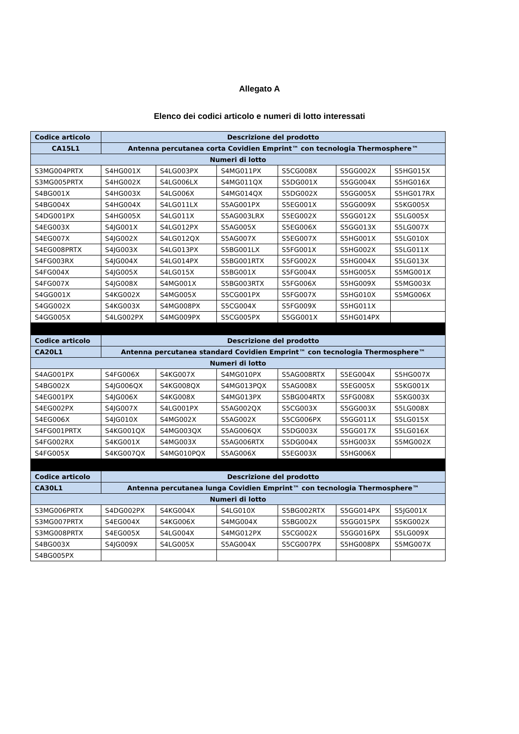Allegato A
Elenco dei codici articolo e numeri di lotto interessati
| Codice articolo | Descrizione del prodotto | | | | | |
| --- | --- | --- | --- | --- | --- | --- |
| CA15L1 | Antenna percutanea corta Covidien Emprint™ con tecnologia Thermosphere™ | | | | | |
| Numeri di lotto | | | | | | |
| S3MG004PRTX | S4HG001X | S4LG003PX | S4MG011PX | S5CG008X | S5GG002X | S5HG015X |
| S3MG005PRTX | S4HG002X | S4LG006LX | S4MG011QX | S5DG001X | S5GG004X | S5HG016X |
| S4BG001X | S4HG003X | S4LG006X | S4MG014QX | S5DG002X | S5GG005X | S5HG017RX |
| S4BG004X | S4HG004X | S4LG011LX | S5AG001PX | S5EG001X | S5GG009X | S5KG005X |
| S4DG001PX | S4HG005X | S4LG011X | S5AG003LRX | S5EG002X | S5GG012X | S5LG005X |
| S4EG003X | S4JG001X | S4LG012PX | S5AG005X | S5EG006X | S5GG013X | S5LG007X |
| S4EG007X | S4JG002X | S4LG012QX | S5AG007X | S5EG007X | S5HG001X | S5LG010X |
| S4EG008PRTX | S4JG003X | S4LG013PX | S5BG001LX | S5FG001X | S5HG002X | S5LG011X |
| S4FG003RX | S4JG004X | S4LG014PX | S5BG001RTX | S5FG002X | S5HG004X | S5LG013X |
| S4FG004X | S4JG005X | S4LG015X | S5BG001X | S5FG004X | S5HG005X | S5MG001X |
| S4FG007X | S4JG008X | S4MG001X | S5BG003RTX | S5FG006X | S5HG009X | S5MG003X |
| S4GG001X | S4KG002X | S4MG005X | S5CG001PX | S5FG007X | S5HG010X | S5MG006X |
| S4GG002X | S4KG003X | S4MG008PX | S5CG004X | S5FG009X | S5HG011X | |
| S4GG005X | S4LG002PX | S4MG009PX | S5CG005PX | S5GG001X | S5HG014PX | |
| Codice articolo | Descrizione del prodotto | | | | | |
| CA20L1 | Antenna percutanea standard Covidien Emprint™ con tecnologia Thermosphere™ | | | | | |
| Numeri di lotto | | | | | | |
| S4AG001PX | S4FG006X | S4KG007X | S4MG010PX | S5AG008RTX | S5EG004X | S5HG007X |
| S4BG002X | S4JG006QX | S4KG008QX | S4MG013PQX | S5AG008X | S5EG005X | S5KG001X |
| S4EG001PX | S4JG006X | S4KG008X | S4MG013PX | S5BG004RTX | S5FG008X | S5KG003X |
| S4EG002PX | S4JG007X | S4LG001PX | S5AG002QX | S5CG003X | S5GG003X | S5LG008X |
| S4EG006X | S4JG010X | S4MG002X | S5AG002X | S5CG006PX | S5GG011X | S5LG015X |
| S4FG001PRTX | S4KG001QX | S4MG003QX | S5AG006QX | S5DG003X | S5GG017X | S5LG016X |
| S4FG002RX | S4KG001X | S4MG003X | S5AG006RTX | S5DG004X | S5HG003X | S5MG002X |
| S4FG005X | S4KG007QX | S4MG010PQX | S5AG006X | S5EG003X | S5HG006X | |
| Codice articolo | Descrizione del prodotto | | | | | |
| CA30L1 | Antenna percutanea lunga Covidien Emprint™ con tecnologia Thermosphere™ | | | | | |
| Numeri di lotto | | | | | | |
| S3MG006PRTX | S4DG002PX | S4KG004X | S4LG010X | S5BG002RTX | S5GG014PX | S5JG001X |
| S3MG007PRTX | S4EG004X | S4KG006X | S4MG004X | S5BG002X | S5GG015PX | S5KG002X |
| S3MG008PRTX | S4EG005X | S4LG004X | S4MG012PX | S5CG002X | S5GG016PX | S5LG009X |
| S4BG003X | S4JG009X | S4LG005X | S5AG004X | S5CG007PX | S5HG008PX | S5MG007X |
| S4BG005PX | | | | | | |